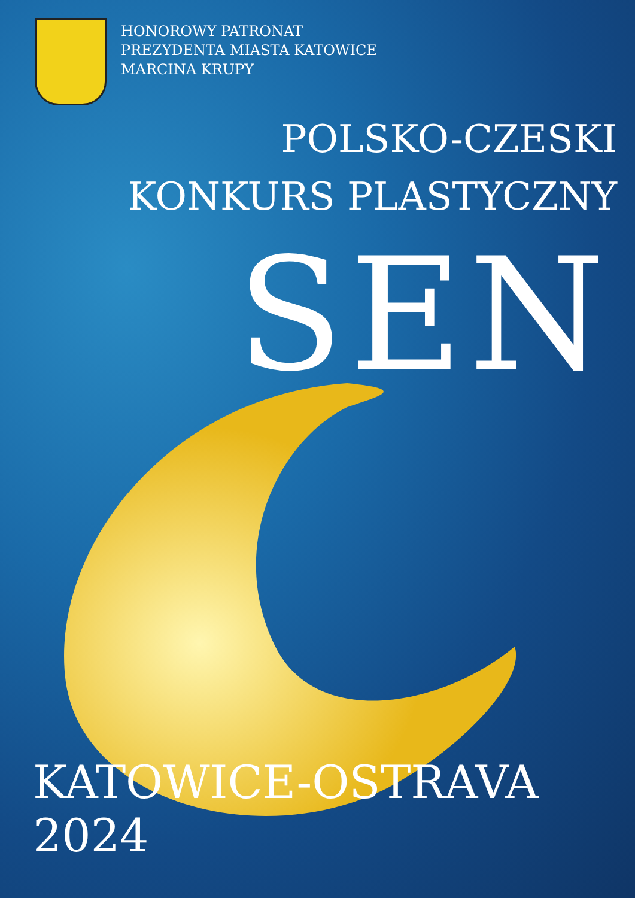HONOROWY PATRONAT
PREZYDENTA MIASTA KATOWICE
MARCINA KRUPY
POLSKO-CZESKI
KONKURS PLASTYCZNY
SEN
KATOWICE-OSTRAVA 2024